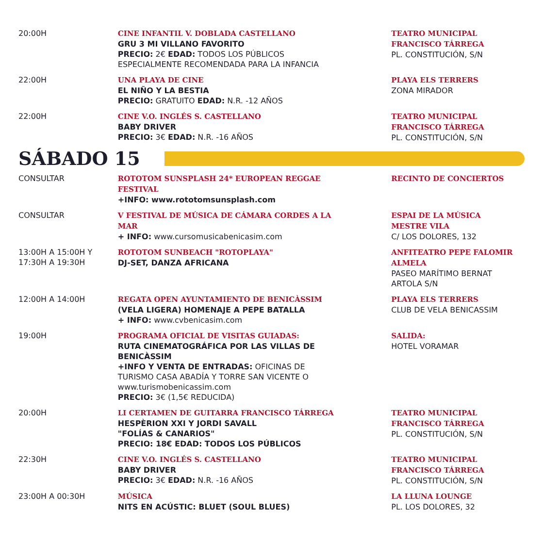20:00H CINE INFANTIL V. DOBLADA CASTELLANO
GRU 3 MI VILLANO FAVORITO
PRECIO: 2€ EDAD: TODOS LOS PÚBLICOS
ESPECIALMENTE RECOMENDADA PARA LA INFANCIA
TEATRO MUNICIPAL
FRANCISCO TÁRREGA
PL. CONSTITUCIÓN, S/N
22:00H UNA PLAYA DE CINE
EL NIÑO Y LA BESTIA
PRECIO: GRATUITO EDAD: N.R. -12 AÑOS
PLAYA ELS TERRERS
ZONA MIRADOR
22:00H CINE V.O. INGLÉS S. CASTELLANO
BABY DRIVER
PRECIO: 3€ EDAD: N.R. -16 AÑOS
TEATRO MUNICIPAL
FRANCISCO TÁRREGA
PL. CONSTITUCIÓN, S/N
SÁBADO 15
CONSULTAR ROTOTOM SUNSPLASH 24* EUROPEAN REGGAE
FESTIVAL
+INFO: www.rototomsunsplash.com
RECINTO DE CONCIERTOS
CONSULTAR V FESTIVAL DE MÚSICA DE CÁMARA CORDES A LA
MAR
+ INFO: www.cursomusicabenicasim.com
ESPAI DE LA MÚSICA
MESTRE VILA
C/ LOS DOLORES, 132
13:00H A 15:00H Y
17:30H A 19:30H
ROTOTOM SUNBEACH "ROTOPLAYA"
DJ-SET, DANZA AFRICANA
ANFITEATRO PEPE FALOMIR
ALMELA
PASEO MARÍTIMO BERNAT
ARTOLA S/N
12:00H A 14:00H REGATA OPEN AYUNTAMIENTO DE BENICÀSSIM
(VELA LIGERA) HOMENAJE A PEPE BATALLA
+ INFO: www.cvbenicasim.com
PLAYA ELS TERRERS
CLUB DE VELA BENICASSIM
19:00H PROGRAMA OFICIAL DE VISITAS GUIADAS:
RUTA CINEMATOGRÁFICA POR LAS VILLAS DE
BENICÀSSIM
+INFO Y VENTA DE ENTRADAS: OFICINAS DE
TURISMO CASA ABADÍA Y TORRE SAN VICENTE O
www.turismobenicassim.com
PRECIO: 3€ (1,5€ REDUCIDA)
SALIDA:
HOTEL VORAMAR
20:00H LI CERTAMEN DE GUITARRA FRANCISCO TÁRREGA
HESPÈRION XXI Y JORDI SAVALL
"FOLÍAS & CANARIOS"
PRECIO: 18€ EDAD: TODOS LOS PÚBLICOS
TEATRO MUNICIPAL
FRANCISCO TÁRREGA
PL. CONSTITUCIÓN, S/N
22:30H CINE V.O. INGLÉS S. CASTELLANO
BABY DRIVER
PRECIO: 3€ EDAD: N.R. -16 AÑOS
TEATRO MUNICIPAL
FRANCISCO TÁRREGA
PL. CONSTITUCIÓN, S/N
23:00H A 00:30H MÚSICA
NITS EN ACÚSTIC: BLUET (SOUL BLUES)
LA LLUNA LOUNGE
PL. LOS DOLORES, 32